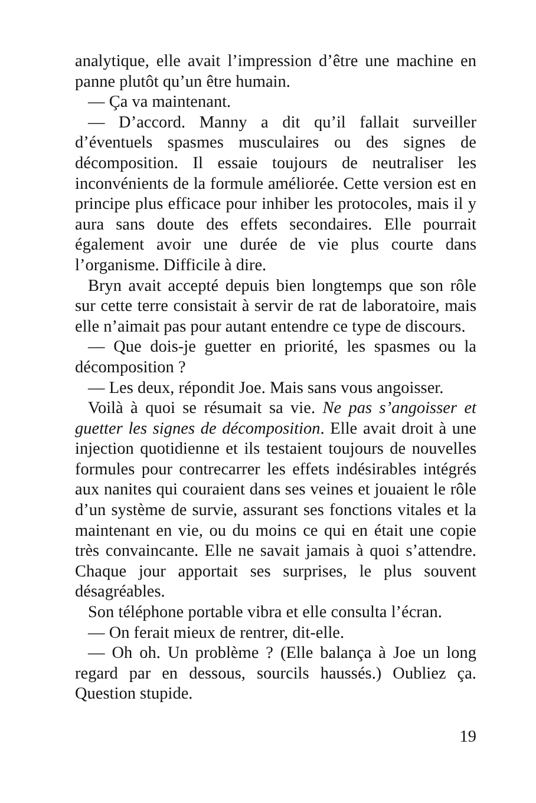analytique, elle avait l’impression d’être une machine en panne plutôt qu’un être humain.
— Ça va maintenant.
— D’accord. Manny a dit qu’il fallait surveiller d’éventuels spasmes musculaires ou des signes de décomposition. Il essaie toujours de neutraliser les inconvénients de la formule améliorée. Cette version est en principe plus efficace pour inhiber les protocoles, mais il y aura sans doute des effets secondaires. Elle pourrait également avoir une durée de vie plus courte dans l’organisme. Difficile à dire.
Bryn avait accepté depuis bien longtemps que son rôle sur cette terre consistait à servir de rat de laboratoire, mais elle n’aimait pas pour autant entendre ce type de discours.
— Que dois-je guetter en priorité, les spasmes ou la décomposition ?
— Les deux, répondit Joe. Mais sans vous angoisser.
Voilà à quoi se résumait sa vie. Ne pas s’angoisser et guetter les signes de décomposition. Elle avait droit à une injection quotidienne et ils testaient toujours de nouvelles formules pour contrecarrer les effets indésirables intégrés aux nanites qui couraient dans ses veines et jouaient le rôle d’un système de survie, assurant ses fonctions vitales et la maintenant en vie, ou du moins ce qui en était une copie très convaincante. Elle ne savait jamais à quoi s’attendre. Chaque jour apportait ses surprises, le plus souvent désagréables.
Son téléphone portable vibra et elle consulta l’écran.
— On ferait mieux de rentrer, dit-elle.
— Oh oh. Un problème ? (Elle balança à Joe un long regard par en dessous, sourcils haussés.) Oubliez ça. Question stupide.
19